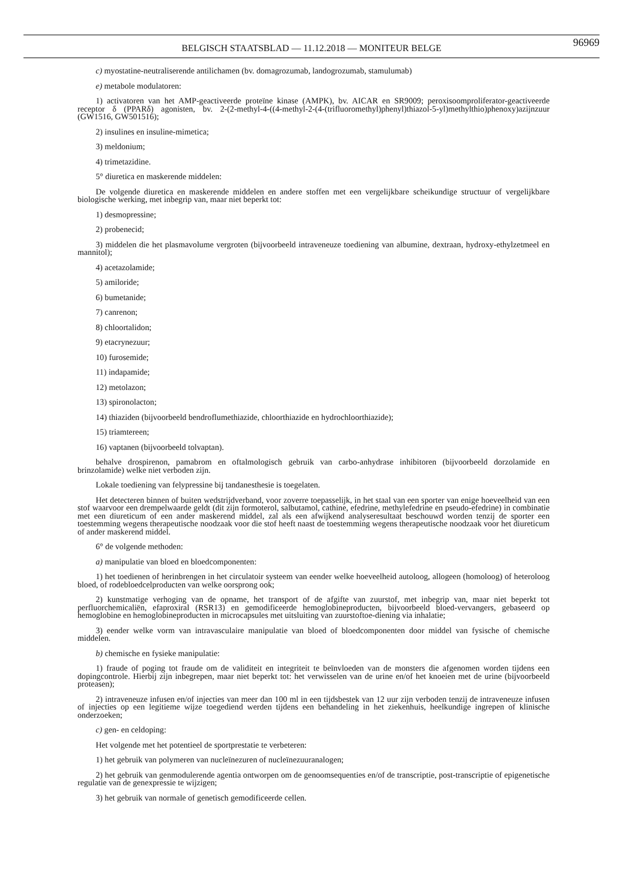BELGISCH STAATSBLAD — 11.12.2018 — MONITEUR BELGE
96969
c) myostatine-neutraliserende antilichamen (bv. domagrozumab, landogrozumab, stamulumab)
e) metabole modulatoren:
1) activatoren van het AMP-geactiveerde proteïne kinase (AMPK), bv. AICAR en SR9009; peroxisoomproliferator-geactiveerde receptor δ (PPARδ) agonisten, bv. 2-(2-methyl-4-((4-methyl-2-(4-(trifluoromethyl)phenyl)thiazol-5-yl)methylthio)phenoxy)azijnzuur (GW1516, GW501516);
2) insulines en insuline-mimetica;
3) meldonium;
4) trimetazidine.
5° diuretica en maskerende middelen:
De volgende diuretica en maskerende middelen en andere stoffen met een vergelijkbare scheikundige structuur of vergelijkbare biologische werking, met inbegrip van, maar niet beperkt tot:
1) desmopressine;
2) probenecid;
3) middelen die het plasmavolume vergroten (bijvoorbeeld intraveneuze toediening van albumine, dextraan, hydroxy-ethylzetmeel en mannitol);
4) acetazolamide;
5) amiloride;
6) bumetanide;
7) canrenon;
8) chloortalidon;
9) etacrynezuur;
10) furosemide;
11) indapamide;
12) metolazon;
13) spironolacton;
14) thiaziden (bijvoorbeeld bendroflumethiazide, chloorthiazide en hydrochloorthiazide);
15) triamtereen;
16) vaptanen (bijvoorbeeld tolvaptan).
behalve drospirenon, pamabrom en oftalmologisch gebruik van carbo-anhydrase inhibitoren (bijvoorbeeld dorzolamide en brinzolamide) welke niet verboden zijn.
Lokale toediening van felypressine bij tandanesthesie is toegelaten.
Het detecteren binnen of buiten wedstrijdverband, voor zoverre toepasselijk, in het staal van een sporter van enige hoeveelheid van een stof waarvoor een drempelwaarde geldt (dit zijn formoterol, salbutamol, cathine, efedrine, methylefedrine en pseudo-efedrine) in combinatie met een diureticum of een ander maskerend middel, zal als een afwijkend analyseresultaat beschouwd worden tenzij de sporter een toestemming wegens therapeutische noodzaak voor die stof heeft naast de toestemming wegens therapeutische noodzaak voor het diureticum of ander maskerend middel.
6° de volgende methoden:
a) manipulatie van bloed en bloedcomponenten:
1) het toedienen of herinbrengen in het circulatoir systeem van eender welke hoeveelheid autoloog, allogeen (homoloog) of heteroloog bloed, of rodebloedcelproducten van welke oorsprong ook;
2) kunstmatige verhoging van de opname, het transport of de afgifte van zuurstof, met inbegrip van, maar niet beperkt tot perfluorchemicaliën, efaproxiral (RSR13) en gemodificeerde hemoglobineproducten, bijvoorbeeld bloed-vervangers, gebaseerd op hemoglobine en hemoglobineproducten in microcapsules met uitsluiting van zuurstoftoe-diening via inhalatie;
3) eender welke vorm van intravasculaire manipulatie van bloed of bloedcomponenten door middel van fysische of chemische middelen.
b) chemische en fysieke manipulatie:
1) fraude of poging tot fraude om de validiteit en integriteit te beïnvloeden van de monsters die afgenomen worden tijdens een dopingcontrole. Hierbij zijn inbegrepen, maar niet beperkt tot: het verwisselen van de urine en/of het knoeien met de urine (bijvoorbeeld proteasen);
2) intraveneuze infusen en/of injecties van meer dan 100 ml in een tijdsbestek van 12 uur zijn verboden tenzij de intraveneuze infusen of injecties op een legitieme wijze toegediend werden tijdens een behandeling in het ziekenhuis, heelkundige ingrepen of klinische onderzoeken;
c) gen- en celdoping:
Het volgende met het potentieel de sportprestatie te verbeteren:
1) het gebruik van polymeren van nucleïnezuren of nucleïnezuuranalogen;
2) het gebruik van genmodulerende agentia ontworpen om de genoomsequenties en/of de transcriptie, post-transcriptie of epigenetische regulatie van de genexpressie te wijzigen;
3) het gebruik van normale of genetisch gemodificeerde cellen.